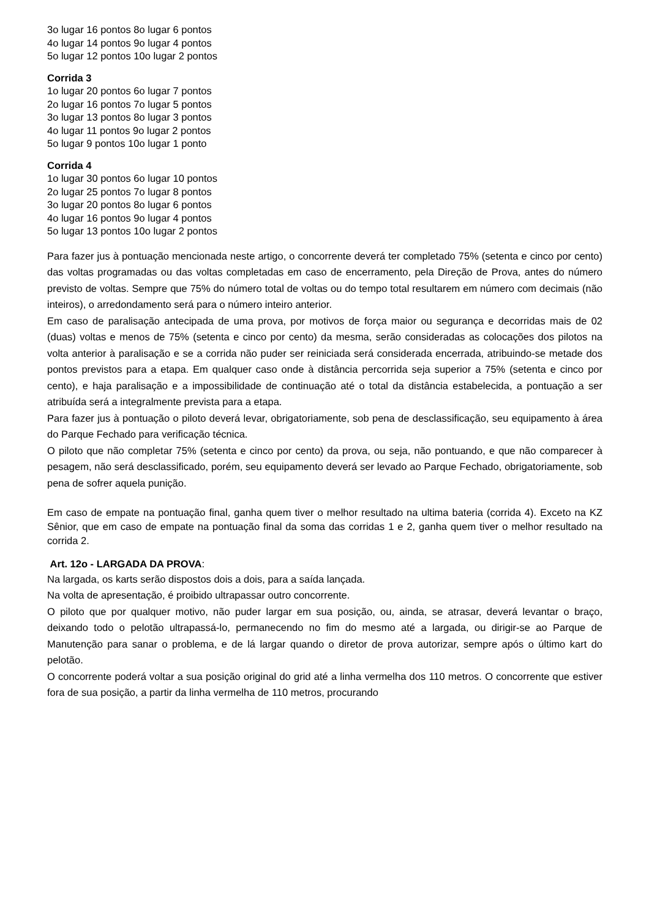3o lugar 16 pontos 8o lugar 6 pontos
4o lugar 14 pontos 9o lugar 4 pontos
5o lugar 12 pontos 10o lugar 2 pontos
Corrida 3
1o lugar 20 pontos 6o lugar 7 pontos
2o lugar 16 pontos 7o lugar 5 pontos
3o lugar 13 pontos 8o lugar 3 pontos
4o lugar 11 pontos 9o lugar 2 pontos
5o lugar 9 pontos 10o lugar 1 ponto
Corrida 4
1o lugar 30 pontos 6o lugar 10 pontos
2o lugar 25 pontos 7o lugar 8 pontos
3o lugar 20 pontos 8o lugar 6 pontos
4o lugar 16 pontos 9o lugar 4 pontos
5o lugar 13 pontos 10o lugar 2 pontos
Para fazer jus à pontuação mencionada neste artigo, o concorrente deverá ter completado 75% (setenta e cinco por cento) das voltas programadas ou das voltas completadas em caso de encerramento, pela Direção de Prova, antes do número previsto de voltas. Sempre que 75% do número total de voltas ou do tempo total resultarem em número com decimais (não inteiros), o arredondamento será para o número inteiro anterior.
Em caso de paralisação antecipada de uma prova, por motivos de força maior ou segurança e decorridas mais de 02 (duas) voltas e menos de 75% (setenta e cinco por cento) da mesma, serão consideradas as colocações dos pilotos na volta anterior à paralisação e se a corrida não puder ser reiniciada será considerada encerrada, atribuindo-se metade dos pontos previstos para a etapa. Em qualquer caso onde à distância percorrida seja superior a 75% (setenta e cinco por cento), e haja paralisação e a impossibilidade de continuação até o total da distância estabelecida, a pontuação a ser atribuída será a integralmente prevista para a etapa.
Para fazer jus à pontuação o piloto deverá levar, obrigatoriamente, sob pena de desclassificação, seu equipamento à área do Parque Fechado para verificação técnica.
O piloto que não completar 75% (setenta e cinco por cento) da prova, ou seja, não pontuando, e que não comparecer à pesagem, não será desclassificado, porém, seu equipamento deverá ser levado ao Parque Fechado, obrigatoriamente, sob pena de sofrer aquela punição.
Em caso de empate na pontuação final, ganha quem tiver o melhor resultado na ultima bateria (corrida 4). Exceto na KZ Sênior, que em caso de empate na pontuação final da soma das corridas 1 e 2, ganha quem tiver o melhor resultado na corrida 2.
Art. 12o - LARGADA DA PROVA:
Na largada, os karts serão dispostos dois a dois, para a saída lançada.
Na volta de apresentação, é proibido ultrapassar outro concorrente.
O piloto que por qualquer motivo, não puder largar em sua posição, ou, ainda, se atrasar, deverá levantar o braço, deixando todo o pelotão ultrapassá-lo, permanecendo no fim do mesmo até a largada, ou dirigir-se ao Parque de Manutenção para sanar o problema, e de lá largar quando o diretor de prova autorizar, sempre após o último kart do pelotão.
O concorrente poderá voltar a sua posição original do grid até a linha vermelha dos 110 metros. O concorrente que estiver fora de sua posição, a partir da linha vermelha de 110 metros, procurando